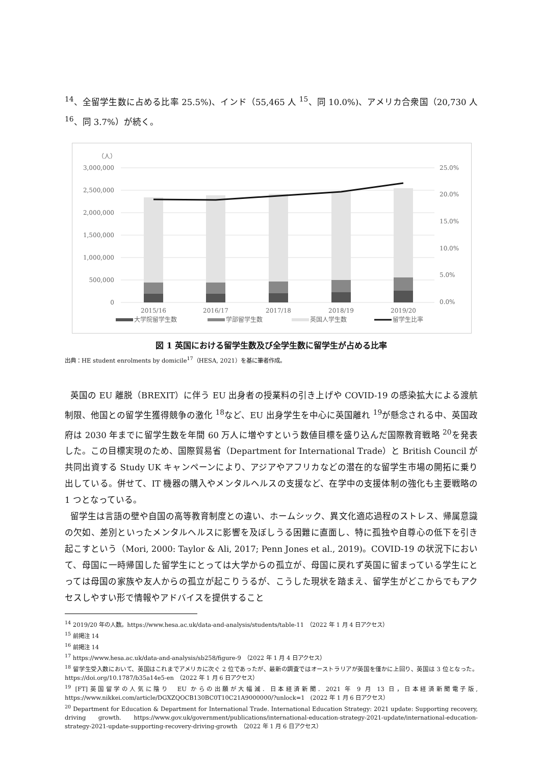<sup>14</sup>、全留学生数に占める比率 25.5%)、インド（55,465 人 <sup>15</sup>、同 10.0%)、アメリカ合衆国（20,730 人 <sup>16</sup>、同 3.7%）が続く。
（人）
3,000,000
2,500,000
2,000,000
1,500,000
1,000,000
500,000
0
25.0%
20.0%
15.0%
10.0%
5.0%
0.0%
2015/16
2016/17
2017/18
2018/19
2019/20
大学院留学生数
学部留学生数
英国人学生数
留学生比率
図 1 英国における留学生数及び全学生数に留学生が占める比率
出典：HE student enrolments by domicile<sup>17</sup>（HESA, 2021）を基に筆者作成。
英国の EU 離脱（BREXIT）に伴う EU 出身者の授業料の引き上げや COVID-19 の感染拡大による渡航制限、他国との留学生獲得競争の激化 <sup>18</sup>など、EU 出身学生を中心に英国離れ <sup>19</sup>が懸念される中、英国政府は 2030 年までに留学生数を年間 60 万人に増やすという数値目標を盛り込んだ国際教育戦略 <sup>20</sup>を発表した。この目標実現のため、国際貿易省（Department for International Trade）と British Council が共同出資する Study UK キャンペーンにより、アジアやアフリカなどの潜在的な留学生市場の開拓に乗り出している。併せて、IT 機器の購入やメンタルヘルスの支援など、在学中の支援体制の強化も主要戦略の 1 つとなっている。
留学生は言語の壁や自国の高等教育制度との違い、ホームシック、異文化適応過程のストレス、帰属意識の欠如、差別といったメンタルヘルスに影響を及ぼしうる困難に直面し、特に孤独や自尊心の低下を引き起こすという（Mori, 2000: Taylor & Ali, 2017; Penn Jones et al., 2019)。COVID-19 の状況下において、母国に一時帰国した留学生にとっては大学からの孤立が、母国に戻れず英国に留まっている学生にとっては母国の家族や友人からの孤立が起こりうるが、こうした現状を踏まえ、留学生がどこからでもアクセスしやすい形で情報やアドバイスを提供すること
<sup>14</sup> 2019/20 年の人数。https://www.hesa.ac.uk/data-and-analysis/students/table-11　（2022 年 1 月 4 日アクセス）
<sup>15</sup> 前掲注 14
<sup>16</sup> 前掲注 14
<sup>17</sup> https://www.hesa.ac.uk/data-and-analysis/sb258/figure-9　（2022 年 1 月 4 日アクセス）
<sup>18</sup> 留学生受入数において、英国はこれまでアメリカに次ぐ 2 位であったが、最新の調査ではオーストラリアが英国を僅かに上回り、英国は 3 位となった。https://doi.org/10.1787/b35a14e5-en　（2022 年 1 月 6 日アクセス）
<sup>19</sup> [FT]英国留学の人気に陰り　EU からの出願が大幅減．日本経済新聞．2021 年 9 月 13 日，日本経済新聞電子版, https://www.nikkei.com/article/DGXZQOCB130BC0T10C21A9000000/?unlock=1　(2022 年 1 月 6 日アクセス）
<sup>20</sup> Department for Education & Department for International Trade. International Education Strategy: 2021 update: Supporting recovery, driving growth. https://www.gov.uk/government/publications/international-education-strategy-2021-update/international-education-strategy-2021-update-supporting-recovery-driving-growth　（2022 年 1 月 6 日アクセス）